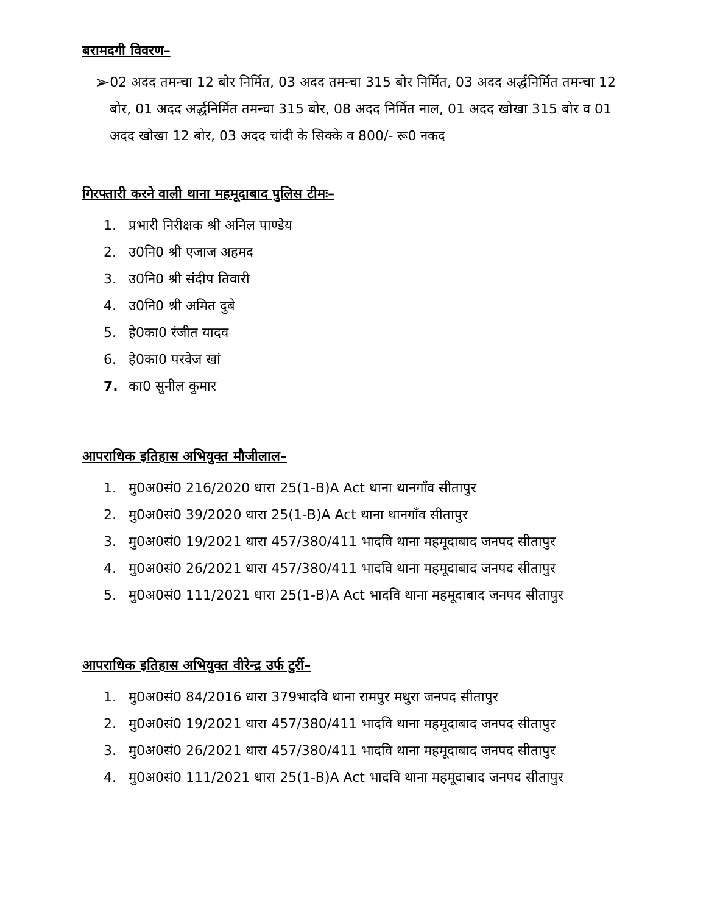बरामदगी विवरण–
➢
02 अदद तमन्चा 12 बोर निर्मित, 03 अदद तमन्चा 315 बोर निर्मित, 03 अदद अर्द्धनिर्मित तमन्चा 12 बोर, 01 अदद अर्द्धनिर्मित तमन्चा 315 बोर, 08 अदद निर्मित नाल, 01 अदद खोखा 315 बोर व 01 अदद खोखा 12 बोर, 03 अदद चांदी के सिक्के व 800/- रू0 नकद
गिरफ्तारी करने वाली थाना महमूदाबाद पुलिस टीमः–
1. प्रभारी निरीक्षक श्री अनिल पाण्डेय
2. उ0नि0 श्री एजाज अहमद
3. उ0नि0 श्री संदीप तिवारी
4. उ0नि0 श्री अमित दुबे
5. हे0का0 रंजीत यादव
6. हे0का0 परवेज खां
7. का0 सुनील कुमार
आपराधिक इतिहास अभियुक्त मौजीलाल–
1. मु0अ0सं0 216/2020 धारा 25(1-B)A Act थाना थानगाँव सीतापुर
2. मु0अ0सं0 39/2020 धारा 25(1-B)A Act थाना थानगाँव सीतापुर
3. मु0अ0सं0 19/2021 धारा 457/380/411 भादवि थाना महमूदाबाद जनपद सीतापुर
4. मु0अ0सं0 26/2021 धारा 457/380/411 भादवि थाना महमूदाबाद जनपद सीतापुर
5. मु0अ0सं0 111/2021 धारा 25(1-B)A Act भादवि थाना महमूदाबाद जनपद सीतापुर
आपराधिक इतिहास अभियुक्त वीरेन्द्र उर्फ टुर्री–
1. मु0अ0सं0 84/2016 धारा 379भादवि थाना रामपुर मथुरा जनपद सीतापुर
2. मु0अ0सं0 19/2021 धारा 457/380/411 भादवि थाना महमूदाबाद जनपद सीतापुर
3. मु0अ0सं0 26/2021 धारा 457/380/411 भादवि थाना महमूदाबाद जनपद सीतापुर
4. मु0अ0सं0 111/2021 धारा 25(1-B)A Act भादवि थाना महमूदाबाद जनपद सीतापुर